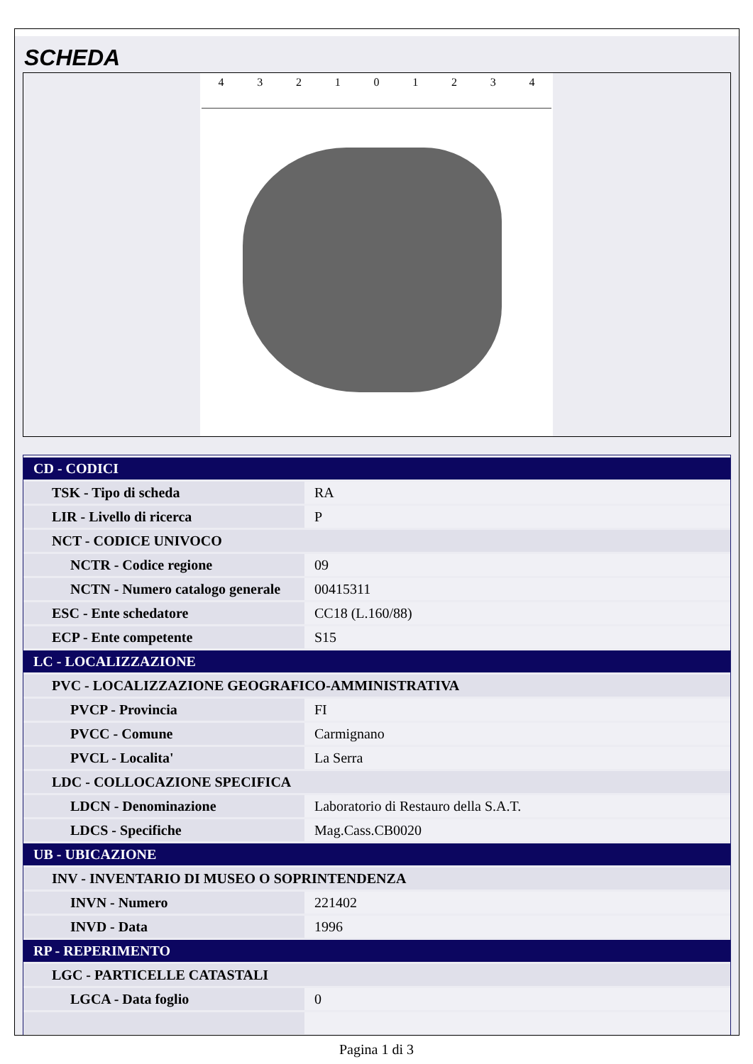SCHEDA
432101234
| CD - CODICI | |
| TSK - Tipo di scheda | RA |
| LIR - Livello di ricerca | P |
| NCT - CODICE UNIVOCO | |
| NCTR - Codice regione | 09 |
| NCTN - Numero catalogo generale | 00415311 |
| ESC - Ente schedatore | CC18 (L.160/88) |
| ECP - Ente competente | S15 |
| LC - LOCALIZZAZIONE | |
| PVC - LOCALIZZAZIONE GEOGRAFICO-AMMINISTRATIVA | |
| PVCP - Provincia | FI |
| PVCC - Comune | Carmignano |
| PVCL - Localita' | La Serra |
| LDC - COLLOCAZIONE SPECIFICA | |
| LDCN - Denominazione | Laboratorio di Restauro della S.A.T. |
| LDCS - Specifiche | Mag.Cass.CB0020 |
| UB - UBICAZIONE | |
| INV - INVENTARIO DI MUSEO O SOPRINTENDENZA | |
| INVN - Numero | 221402 |
| INVD - Data | 1996 |
| RP - REPERIMENTO | |
| LGC - PARTICELLE CATASTALI | |
| LGCA - Data foglio | 0 |
Pagina 1 di 3